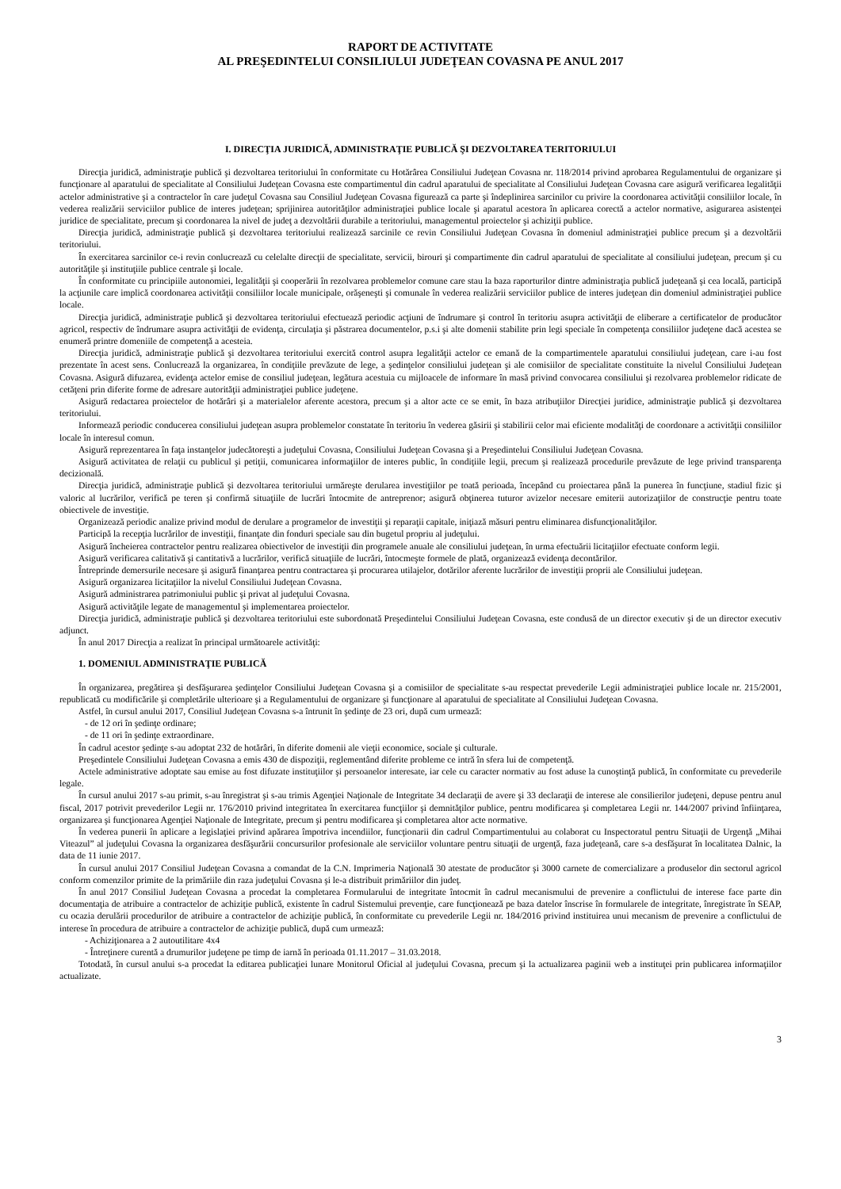RAPORT DE ACTIVITATE
AL PREŞEDINTELUI CONSILIULUI JUDEŢEAN COVASNA PE ANUL 2017
I. DIRECŢIA JURIDICĂ, ADMINISTRAŢIE PUBLICĂ ŞI DEZVOLTAREA TERITORIULUI
Direcţia juridică, administraţie publică şi dezvoltarea teritoriului în conformitate cu Hotărârea Consiliului Judeţean Covasna nr. 118/2014 privind aprobarea Regulamentului de organizare şi funcţionare al aparatului de specialitate al Consiliului Judeţean Covasna este compartimentul din cadrul aparatului de specialitate al Consiliului Judeţean Covasna care asigură verificarea legalităţii actelor administrative şi a contractelor în care judeţul Covasna sau Consiliul Judeţean Covasna figurează ca parte şi îndeplinirea sarcinilor cu privire la coordonarea activităţii consiliilor locale, în vederea realizării serviciilor publice de interes judeţean; sprijinirea autorităţilor administraţiei publice locale şi aparatul acestora în aplicarea corectă a actelor normative, asigurarea asistenţei juridice de specialitate, precum şi coordonarea la nivel de judeţ a dezvoltării durabile a teritoriului, managementul proiectelor şi achiziţii publice.
Direcţia juridică, administraţie publică şi dezvoltarea teritoriului realizează sarcinile ce revin Consiliului Judeţean Covasna în domeniul administraţiei publice precum şi a dezvoltării teritoriului.
În exercitarea sarcinilor ce-i revin conlucrează cu celelalte direcţii de specialitate, servicii, birouri şi compartimente din cadrul aparatului de specialitate al consiliului judeţean, precum şi cu autorităţile şi instituţiile publice centrale şi locale.
În conformitate cu principiile autonomiei, legalităţii şi cooperării în rezolvarea problemelor comune care stau la baza raporturilor dintre administraţia publică judeţeană şi cea locală, participă la acţiunile care implică coordonarea activităţii consiliilor locale municipale, orăşeneşti şi comunale în vederea realizării serviciilor publice de interes judeţean din domeniul administraţiei publice locale.
Direcţia juridică, administraţie publică şi dezvoltarea teritoriului efectuează periodic acţiuni de îndrumare şi control în teritoriu asupra activităţii de eliberare a certificatelor de producător agricol, respectiv de îndrumare asupra activităţii de evidenţa, circulaţia şi păstrarea documentelor, p.s.i şi alte domenii stabilite prin legi speciale în competenţa consiliilor judeţene dacă acestea se enumeră printre domeniile de competenţă a acesteia.
Direcţia juridică, administraţie publică şi dezvoltarea teritoriului exercită control asupra legalităţii actelor ce emană de la compartimentele aparatului consiliului judeţean, care i-au fost prezentate în acest sens. Conlucrează la organizarea, în condiţiile prevăzute de lege, a şedinţelor consiliului judeţean şi ale comisiilor de specialitate constituite la nivelul Consiliului Judeţean Covasna. Asigură difuzarea, evidenţa actelor emise de consiliul judeţean, legătura acestuia cu mijloacele de informare în masă privind convocarea consiliului şi rezolvarea problemelor ridicate de cetăţeni prin diferite forme de adresare autorităţii administraţiei publice judeţene.
Asigură redactarea proiectelor de hotărâri şi a materialelor aferente acestora, precum şi a altor acte ce se emit, în baza atribuţiilor Direcţiei juridice, administraţie publică şi dezvoltarea teritoriului.
Informează periodic conducerea consiliului judeţean asupra problemelor constatate în teritoriu în vederea găsirii şi stabilirii celor mai eficiente modalităţi de coordonare a activităţii consiliilor locale în interesul comun.
Asigură reprezentarea în faţa instanţelor judecătoreşti a judeţului Covasna, Consiliului Judeţean Covasna şi a Preşedintelui Consiliului Judeţean Covasna.
Asigură activitatea de relaţii cu publicul şi petiţii, comunicarea informaţiilor de interes public, în condiţiile legii, precum şi realizează procedurile prevăzute de lege privind transparenţa decizională.
Direcţia juridică, administraţie publică şi dezvoltarea teritoriului urmăreşte derularea investiţiilor pe toată perioada, începând cu proiectarea până la punerea în funcţiune, stadiul fizic şi valoric al lucrărilor, verifică pe teren şi confirmă situaţiile de lucrări întocmite de antreprenor; asigură obţinerea tuturor avizelor necesare emiterii autorizaţiilor de construcţie pentru toate obiectivele de investiţie.
Organizează periodic analize privind modul de derulare a programelor de investiţii şi reparaţii capitale, iniţiază măsuri pentru eliminarea disfuncţionalităţilor.
Participă la recepţia lucrărilor de investiţii, finanţate din fonduri speciale sau din bugetul propriu al judeţului.
Asigură încheierea contractelor pentru realizarea obiectivelor de investiţii din programele anuale ale consiliului judeţean, în urma efectuării licitaţiilor efectuate conform legii.
Asigură verificarea calitativă şi cantitativă a lucrărilor, verifică situaţiile de lucrări, întocmeşte formele de plată, organizează evidenţa decontărilor.
Întreprinde demersurile necesare şi asigură finanţarea pentru contractarea şi procurarea utilajelor, dotărilor aferente lucrărilor de investiţii proprii ale Consiliului judeţean.
Asigură organizarea licitaţiilor la nivelul Consiliului Judeţean Covasna.
Asigură administrarea patrimoniului public şi privat al judeţului Covasna.
Asigură activităţile legate de managementul şi implementarea proiectelor.
Direcţia juridică, administraţie publică şi dezvoltarea teritoriului este subordonată Preşedintelui Consiliului Judeţean Covasna, este condusă de un director executiv şi de un director executiv adjunct.
În anul 2017 Direcţia a realizat în principal următoarele activităţi:
1. DOMENIUL ADMINISTRAŢIE PUBLICĂ
În organizarea, pregătirea şi desfăşurarea şedinţelor Consiliului Judeţean Covasna şi a comisiilor de specialitate s-au respectat prevederile Legii administraţiei publice locale nr. 215/2001, republicată cu modificările şi completările ulterioare şi a Regulamentului de organizare şi funcţionare al aparatului de specialitate al Consiliului Judeţean Covasna.
Astfel, în cursul anului 2017, Consiliul Judeţean Covasna s-a întrunit în şedinţe de 23 ori, după cum urmează:
- de 12 ori în şedinţe ordinare;
- de 11 ori în şedinţe extraordinare.
În cadrul acestor şedinţe s-au adoptat 232 de hotărâri, în diferite domenii ale vieţii economice, sociale şi culturale.
Preşedintele Consiliului Judeţean Covasna a emis 430 de dispoziţii, reglementând diferite probleme ce intră în sfera lui de competenţă.
Actele administrative adoptate sau emise au fost difuzate instituţiilor şi persoanelor interesate, iar cele cu caracter normativ au fost aduse la cunoştinţă publică, în conformitate cu prevederile legale.
În cursul anului 2017 s-au primit, s-au înregistrat şi s-au trimis Agenţiei Naţionale de Integritate 34 declaraţii de avere şi 33 declaraţii de interese ale consilierilor judeţeni, depuse pentru anul fiscal, 2017 potrivit prevederilor Legii nr. 176/2010 privind integritatea în exercitarea funcţiilor şi demnităţilor publice, pentru modificarea şi completarea Legii nr. 144/2007 privind înfiinţarea, organizarea şi funcţionarea Agenţiei Naţionale de Integritate, precum şi pentru modificarea şi completarea altor acte normative.
În vederea punerii în aplicare a legislaţiei privind apărarea împotriva incendiilor, funcţionarii din cadrul Compartimentului au colaborat cu Inspectoratul pentru Situaţii de Urgenţă „Mihai Viteazul” al judeţului Covasna la organizarea desfăşurării concursurilor profesionale ale serviciilor voluntare pentru situaţii de urgenţă, faza judeţeană, care s-a desfăşurat în localitatea Dalnic, la data de 11 iunie 2017.
În cursul anului 2017 Consiliul Judeţean Covasna a comandat de la C.N. Imprimeria Naţională 30 atestate de producător şi 3000 carnete de comercializare a produselor din sectorul agricol conform comenzilor primite de la primăriile din raza judeţului Covasna şi le-a distribuit primăriilor din judeţ.
În anul 2017 Consiliul Judeţean Covasna a procedat la completarea Formularului de integritate întocmit în cadrul mecanismului de prevenire a conflictului de interese face parte din documentaţia de atribuire a contractelor de achiziţie publică, existente în cadrul Sistemului prevenţie, care funcţionează pe baza datelor înscrise în formularele de integritate, înregistrate în SEAP, cu ocazia derulării procedurilor de atribuire a contractelor de achiziţie publică, în conformitate cu prevederile Legii nr. 184/2016 privind instituirea unui mecanism de prevenire a conflictului de interese în procedura de atribuire a contractelor de achiziţie publică, după cum urmează:
- Achiziţionarea a 2 autoutilitare 4x4
- Întreţinere curentă a drumurilor judeţene pe timp de iarnă în perioada 01.11.2017 – 31.03.2018.
Totodată, în cursul anului s-a procedat la editarea publicaţiei lunare Monitorul Oficial al judeţului Covasna, precum şi la actualizarea paginii web a instituţei prin publicarea informaţiilor actualizate.
3